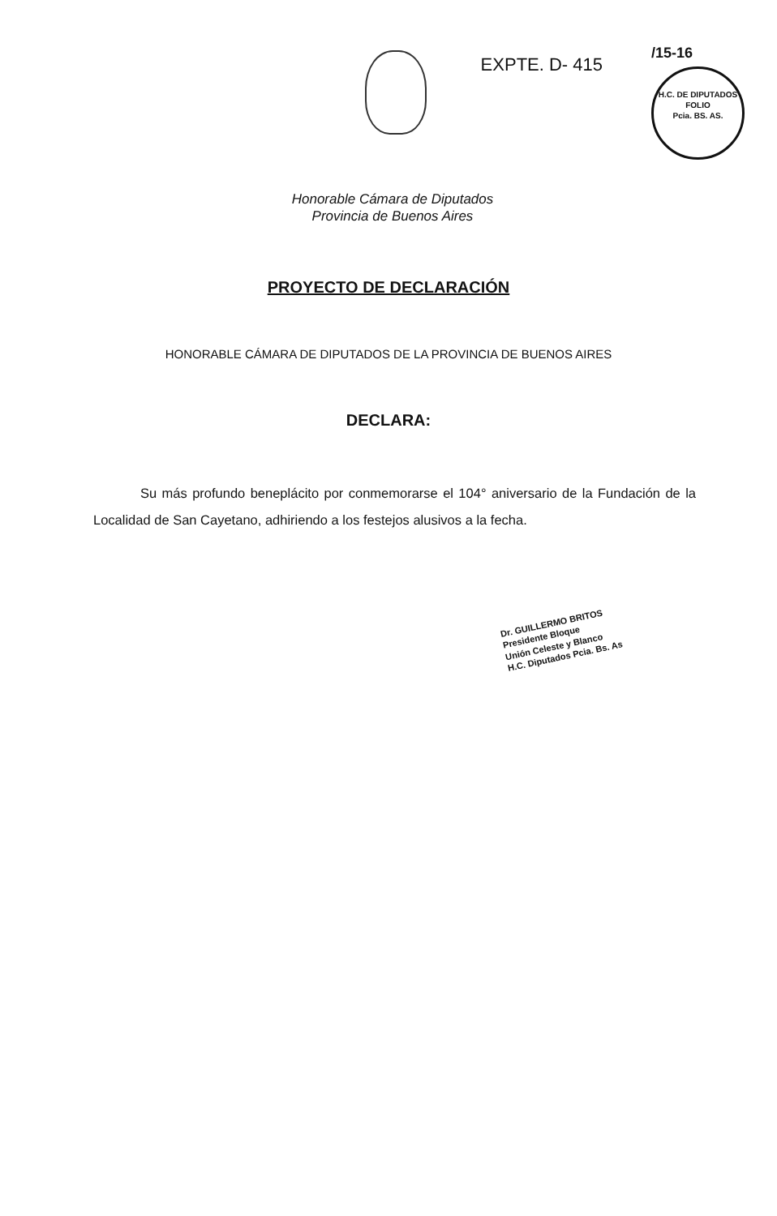EXPTE. D- 415
/15-16
H.C. DE DIPUTADOS
FOLIO
Pcia. BS. AS.
Honorable Cámara de Diputados
Provincia de Buenos Aires
PROYECTO DE DECLARACIÓN
HONORABLE CÁMARA DE DIPUTADOS DE LA PROVINCIA DE BUENOS AIRES
DECLARA:
Su más profundo beneplácito por conmemorarse el 104° aniversario de la Fundación de la Localidad de San Cayetano, adhiriendo a los festejos alusivos a la fecha.
Dr. GUILLERMO BRITOS
Presidente Bloque
Unión Celeste y Blanco
H.C. Diputados Pcia. Bs. As